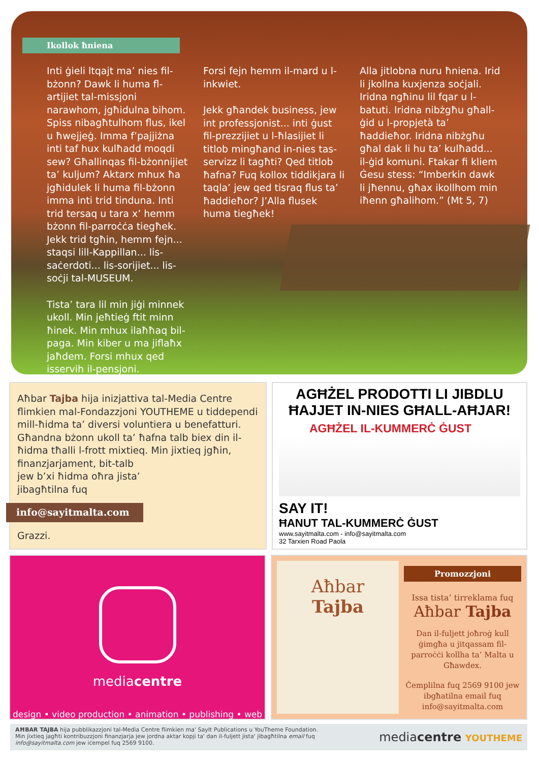Ikollok ħniena
Inti ġieli ltqajt ma’ nies fil-bżonn? Dawk li huma fl-artijiet tal-missjoni narawhom, jgħidulna bihom. Spiss nibagħtulhom flus, ikel u ħwejjeġ. Imma f’pajjiżna inti taf hux kulħadd moqdi sew? Għallinqas fil-bżonnijiet ta’ kuljum? Aktarx mhux ħa jgħidulek li huma fil-bżonn imma inti trid tinduna. Inti trid tersaq u tara x’ hemm bżonn fil-parroċċa tiegħek. Jekk trid tgħin, hemm fejn... staqsi lill-Kappillan... lis-saċerdoti... lis-sorijiet... lis-soċji tal-MUSEUM.
Tista’ tara lil min jiġi minnek ukoll. Min jeħtieġ ftit minn ħinek. Min mhux ilaħħaq bil-paga. Min kiber u ma jiflaħx jaħdem. Forsi mhux qed isservih il-pensjoni.
Forsi fejn hemm il-mard u l-inkwiet.
Jekk għandek business, jew int professjonist... inti ġust fil-prezzijiet u l-ħlasijiet li titlob mingħand in-nies tas-servizz li tagħti? Qed titlob ħafna? Fuq kollox tiddikjara li taqla’ jew qed tisraq flus ta’ ħaddieħor? J’Alla flusek huma tiegħek!
Alla jitlobna nuru ħniena. Irid li jkollna kuxjenza soċjali. Iridna ngħinu lil fqar u l-batuti. Iridna nibżgħu għall-ġid u l-propjetà ta’ ħaddieħor. Iridna nibżgħu għal dak li hu ta’ kulħadd... il-ġid komuni. Ftakar fi kliem Ġesu stess: “Imberkin dawk li jħennu, għax ikollhom min iħenn għalihom.” (Mt 5, 7)
Aħbar Tajba hija inizjattiva tal-Media Centre flimkien mal-Fondazzjoni YOUTHEME u tiddependi mill-ħidma ta’ diversi voluntiera u benefatturi. Għandna bżonn ukoll ta’ ħafna talb biex din il-ħidma tħalli l-frott mixtieq. Min jixtieq jgħin,
finanzjarjament, bit-talb
jew b’xi ħidma oħra jista’
jibagħtilna fuq
info@sayitmalta.com
Grazzi.
AGĦŻEL PRODOTTI LI JIBDLU ĦAJJET IN-NIES GĦALL-AĦJAR!
AGĦŻEL IL-KUMMERĊ ĠUST
SAY IT!
ĦANUT TAL-KUMMERĊ ĠUST
www.sayitmalta.com - info@sayitmalta.com
32 Tarxien Road Paola
mediacentre
design • video production • animation • publishing • web
Aħbar
Tajba
Promozzjoni
Issa tista’ tirreklama fuq
Aħbar Tajba
Dan il-fuljett joħroġ kull ġimgħa u jitqassam fil-parroċċi kollha ta’ Malta u Għawdex.
Ċemplilna fuq 2569 9100 jew ibgħatilna email fuq info@sayitmalta.com
AĦBAR TAJBA hija pubblikazzjoni tal-Media Centre flimkien ma' SayIt Publications u YouTheme Foundation.
Min jixtieq jagħti kontribuzzjoni finanzjarja jew jordna aktar kopji ta' dan il-fuljett jista' jibagħtilna email fuq
info@sayitmalta.com jew iċempel fuq 2569 9100.
mediacentre YOUTHEME